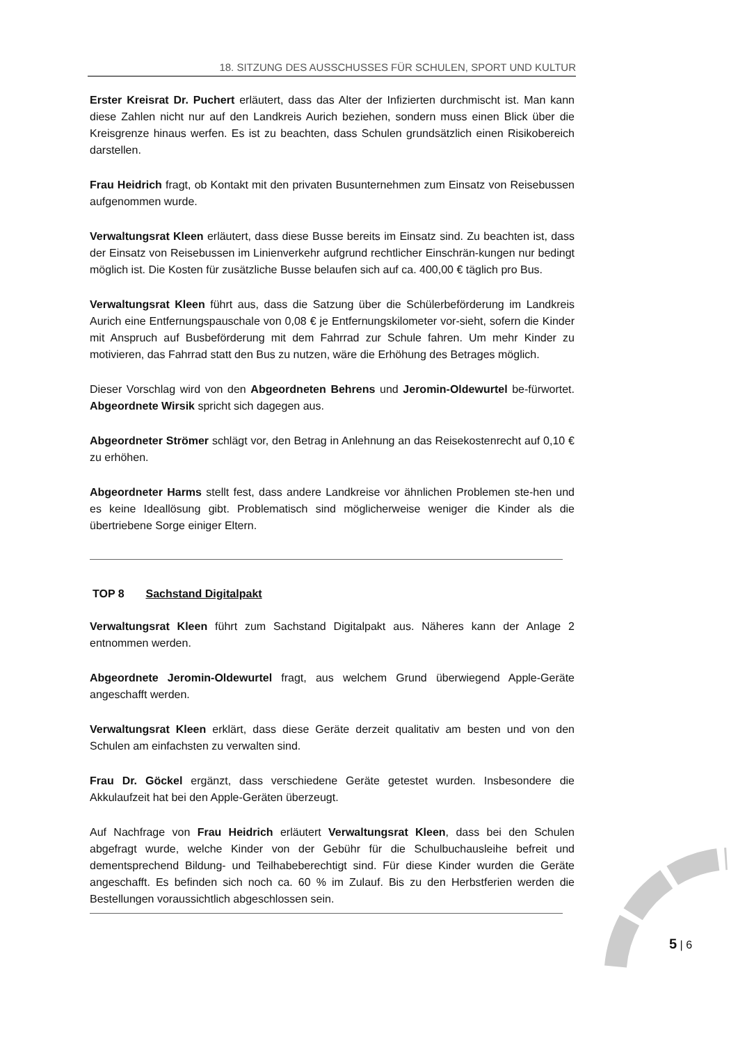18. SITZUNG DES AUSSCHUSSES FÜR SCHULEN, SPORT UND KULTUR
Erster Kreisrat Dr. Puchert erläutert, dass das Alter der Infizierten durchmischt ist. Man kann diese Zahlen nicht nur auf den Landkreis Aurich beziehen, sondern muss einen Blick über die Kreisgrenze hinaus werfen. Es ist zu beachten, dass Schulen grundsätzlich einen Risikobereich darstellen.
Frau Heidrich fragt, ob Kontakt mit den privaten Busunternehmen zum Einsatz von Reisebussen aufgenommen wurde.
Verwaltungsrat Kleen erläutert, dass diese Busse bereits im Einsatz sind. Zu beachten ist, dass der Einsatz von Reisebussen im Linienverkehr aufgrund rechtlicher Einschrän-kungen nur bedingt möglich ist. Die Kosten für zusätzliche Busse belaufen sich auf ca. 400,00 € täglich pro Bus.
Verwaltungsrat Kleen führt aus, dass die Satzung über die Schülerbeförderung im Landkreis Aurich eine Entfernungspauschale von 0,08 € je Entfernungskilometer vor-sieht, sofern die Kinder mit Anspruch auf Busbeförderung mit dem Fahrrad zur Schule fahren. Um mehr Kinder zu motivieren, das Fahrrad statt den Bus zu nutzen, wäre die Erhöhung des Betrages möglich.
Dieser Vorschlag wird von den Abgeordneten Behrens und Jeromin-Oldewurtel be-fürwortet. Abgeordnete Wirsik spricht sich dagegen aus.
Abgeordneter Strömer schlägt vor, den Betrag in Anlehnung an das Reisekostenrecht auf 0,10 € zu erhöhen.
Abgeordneter Harms stellt fest, dass andere Landkreise vor ähnlichen Problemen ste-hen und es keine Ideallösung gibt. Problematisch sind möglicherweise weniger die Kinder als die übertriebene Sorge einiger Eltern.
TOP 8 Sachstand Digitalpakt
Verwaltungsrat Kleen führt zum Sachstand Digitalpakt aus. Näheres kann der Anlage 2 entnommen werden.
Abgeordnete Jeromin-Oldewurtel fragt, aus welchem Grund überwiegend Apple-Geräte angeschafft werden.
Verwaltungsrat Kleen erklärt, dass diese Geräte derzeit qualitativ am besten und von den Schulen am einfachsten zu verwalten sind.
Frau Dr. Göckel ergänzt, dass verschiedene Geräte getestet wurden. Insbesondere die Akkulaufzeit hat bei den Apple-Geräten überzeugt.
Auf Nachfrage von Frau Heidrich erläutert Verwaltungsrat Kleen, dass bei den Schulen abgefragt wurde, welche Kinder von der Gebühr für die Schulbuchausleihe befreit und dementsprechend Bildung- und Teilhabeberechtigt sind. Für diese Kinder wurden die Geräte angeschafft. Es befinden sich noch ca. 60 % im Zulauf. Bis zu den Herbstferien werden die Bestellungen voraussichtlich abgeschlossen sein.
5 | 6